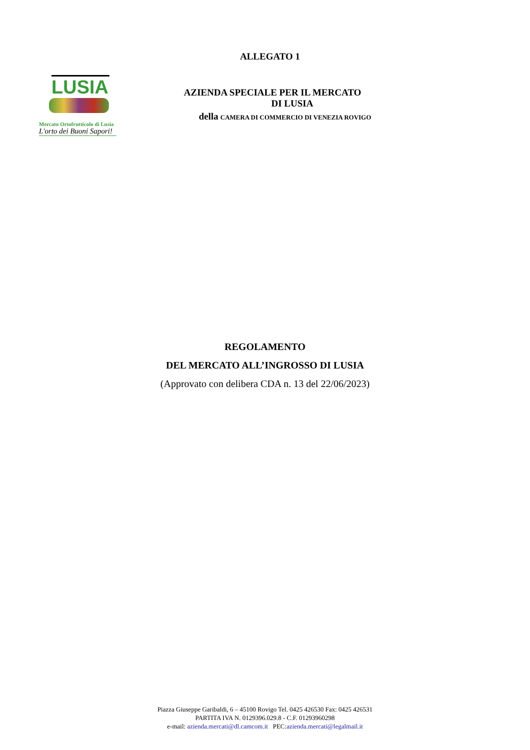ALLEGATO 1
LUSIA
Mercato Ortofrutticolo di Lusia
L'orto dei Buoni Sapori!
AZIENDA SPECIALE PER IL MERCATO
DI LUSIA
della CAMERA DI COMMERCIO DI VENEZIA ROVIGO
REGOLAMENTO
DEL MERCATO ALL’INGROSSO DI LUSIA
(Approvato con delibera CDA n. 13 del 22/06/2023)
Piazza Giuseppe Garibaldi, 6 – 45100 Rovigo Tel. 0425 426530 Fax: 0425 426531
PARTITA IVA N. 0129396.029.8 - C.F. 01293960298
e-mail: azienda.mercati@dl.camcom.it PEC:azienda.mercati@legalmail.it